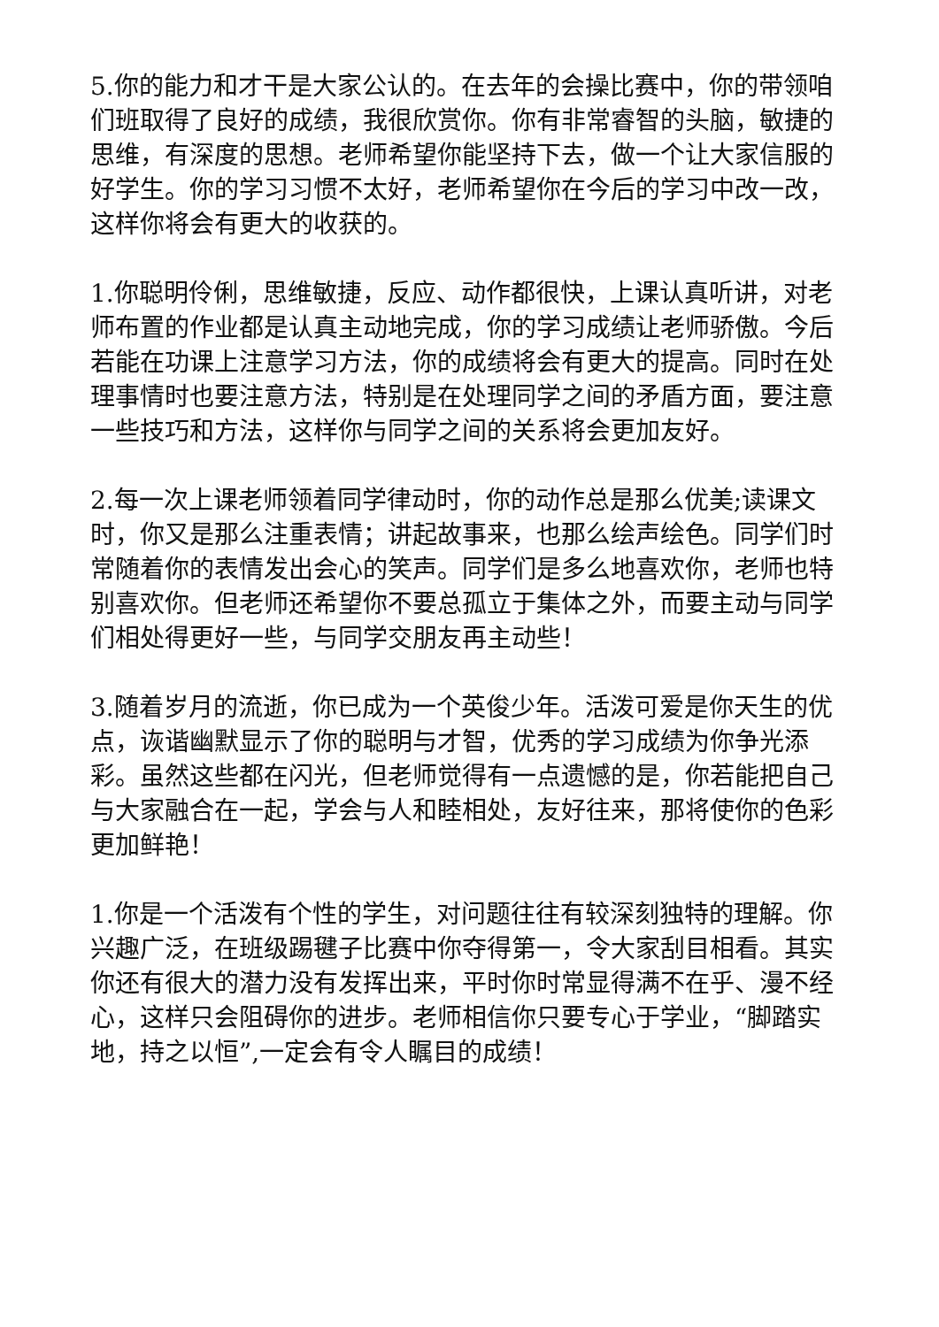5.你的能力和才干是大家公认的。在去年的会操比赛中，你的带领咱们班取得了良好的成绩，我很欣赏你。你有非常睿智的头脑，敏捷的思维，有深度的思想。老师希望你能坚持下去，做一个让大家信服的好学生。你的学习习惯不太好，老师希望你在今后的学习中改一改，这样你将会有更大的收获的。
1.你聪明伶俐，思维敏捷，反应、动作都很快，上课认真听讲，对老师布置的作业都是认真主动地完成，你的学习成绩让老师骄傲。今后若能在功课上注意学习方法，你的成绩将会有更大的提高。同时在处理事情时也要注意方法，特别是在处理同学之间的矛盾方面，要注意一些技巧和方法，这样你与同学之间的关系将会更加友好。
2.每一次上课老师领着同学律动时，你的动作总是那么优美;读课文时，你又是那么注重表情；讲起故事来，也那么绘声绘色。同学们时常随着你的表情发出会心的笑声。同学们是多么地喜欢你，老师也特别喜欢你。但老师还希望你不要总孤立于集体之外，而要主动与同学们相处得更好一些，与同学交朋友再主动些！
3.随着岁月的流逝，你已成为一个英俊少年。活泼可爱是你天生的优点，诙谐幽默显示了你的聪明与才智，优秀的学习成绩为你争光添彩。虽然这些都在闪光，但老师觉得有一点遗憾的是，你若能把自己与大家融合在一起，学会与人和睦相处，友好往来，那将使你的色彩更加鲜艳！
1.你是一个活泼有个性的学生，对问题往往有较深刻独特的理解。你兴趣广泛，在班级踢毽子比赛中你夺得第一，令大家刮目相看。其实你还有很大的潜力没有发挥出来，平时你时常显得满不在乎、漫不经心，这样只会阻碍你的进步。老师相信你只要专心于学业，“脚踏实地，持之以恒”,一定会有令人瞩目的成绩！